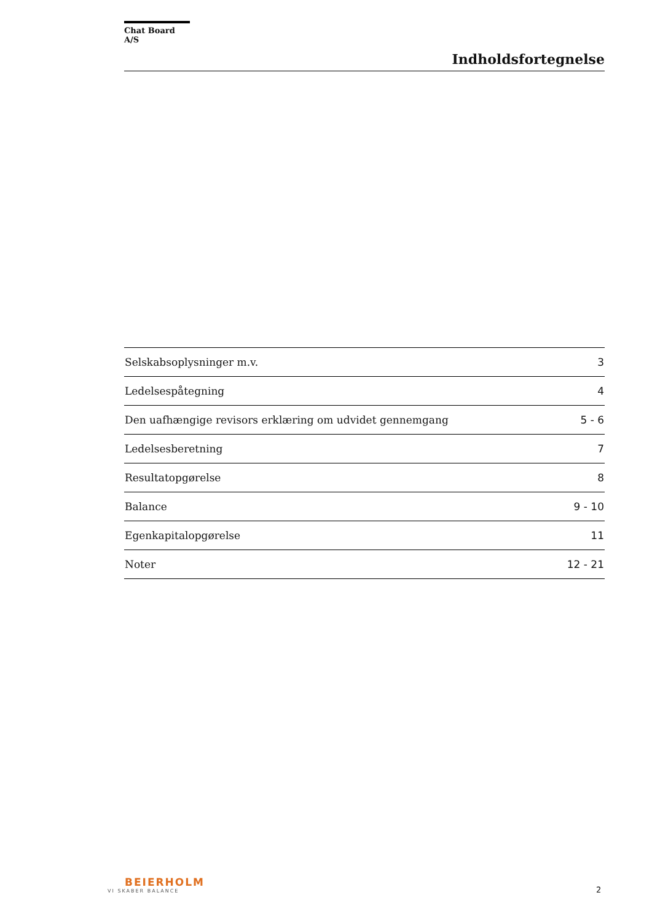Chat Board A/S
Indholdsfortegnelse
| Selskabsoplysninger m.v. | 3 |
| Ledelsespåtegning | 4 |
| Den uafhængige revisors erklæring om udvidet gennemgang | 5 - 6 |
| Ledelsesberetning | 7 |
| Resultatopgørelse | 8 |
| Balance | 9 - 10 |
| Egenkapitalopgørelse | 11 |
| Noter | 12 - 21 |
BEIERHOLM
VI SKABER BALANCE
2